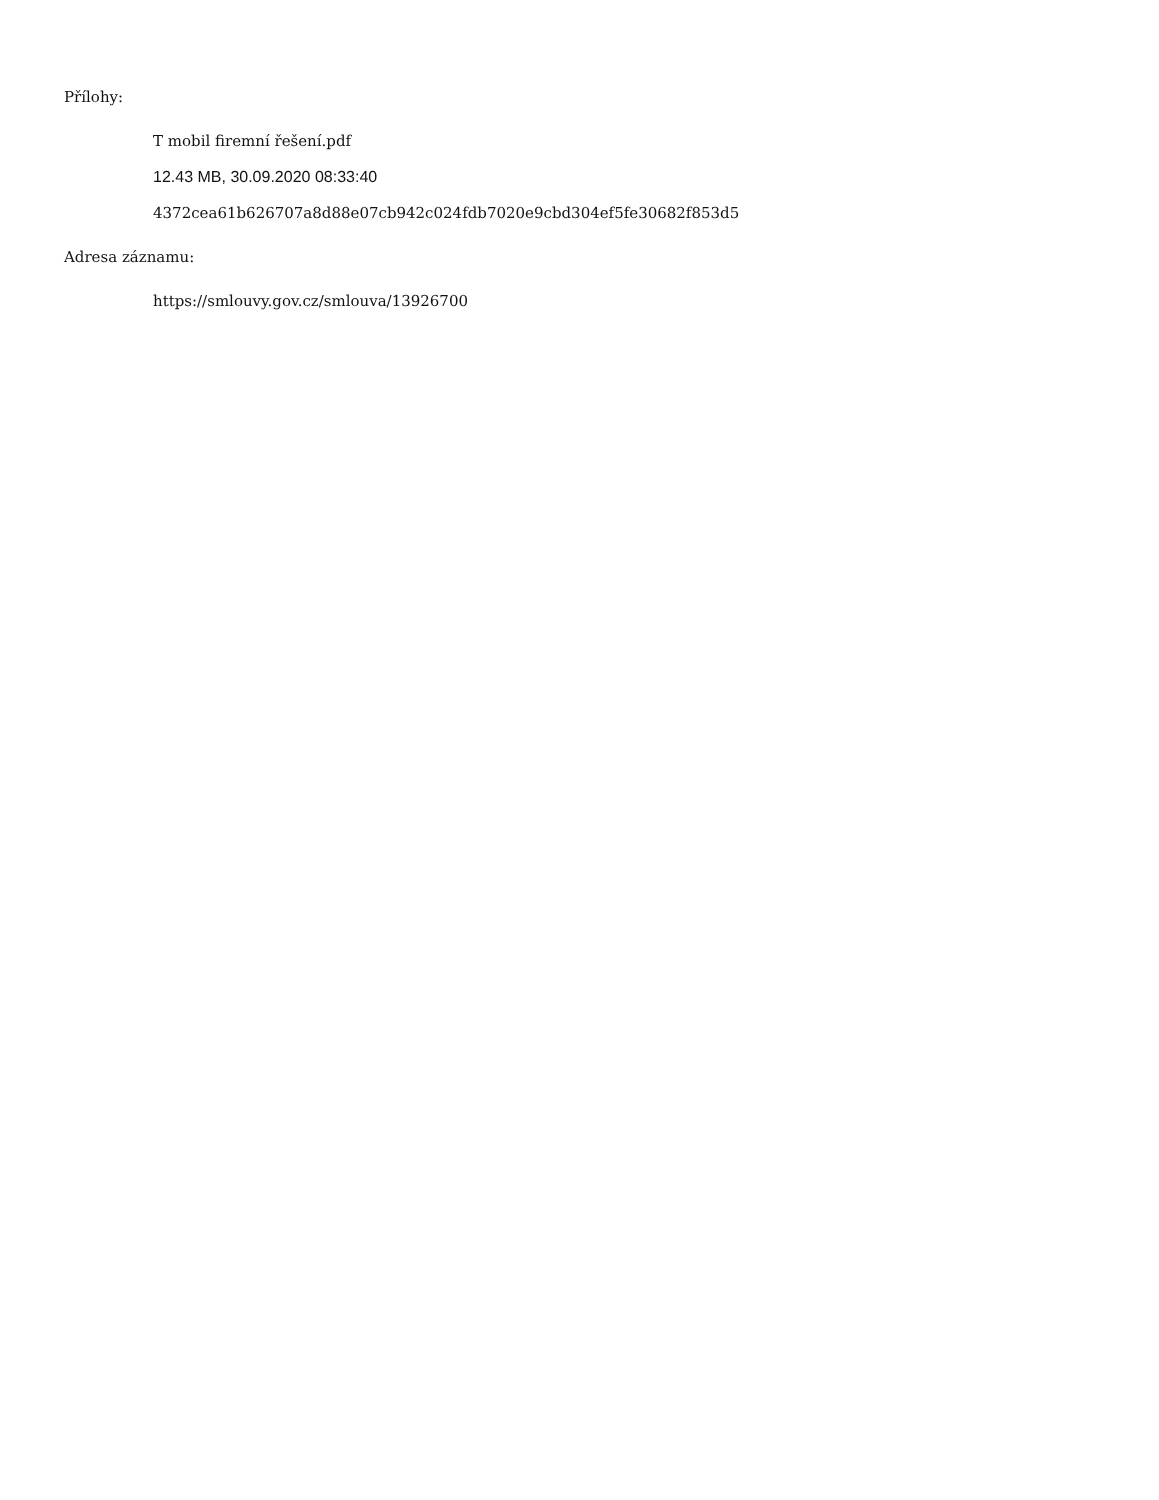Přílohy:
T mobil firemní řešení.pdf
12.43 MB, 30.09.2020 08:33:40
4372cea61b626707a8d88e07cb942c024fdb7020e9cbd304ef5fe30682f853d5
Adresa záznamu:
https://smlouvy.gov.cz/smlouva/13926700